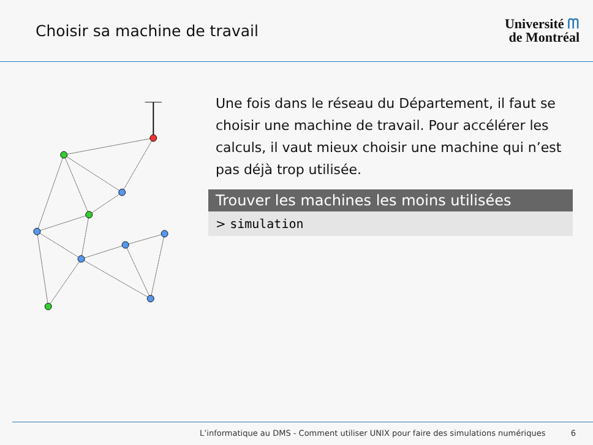Choisir sa machine de travail
Université ᗰ
de Montréal
Une fois dans le réseau du Département, il faut se choisir une machine de travail. Pour accélérer les calculs, il vaut mieux choisir une machine qui n’est pas déjà trop utilisée.
Trouver les machines les moins utilisées
> simulation
L’informatique au DMS - Comment utiliser UNIX pour faire des simulations numériques 6